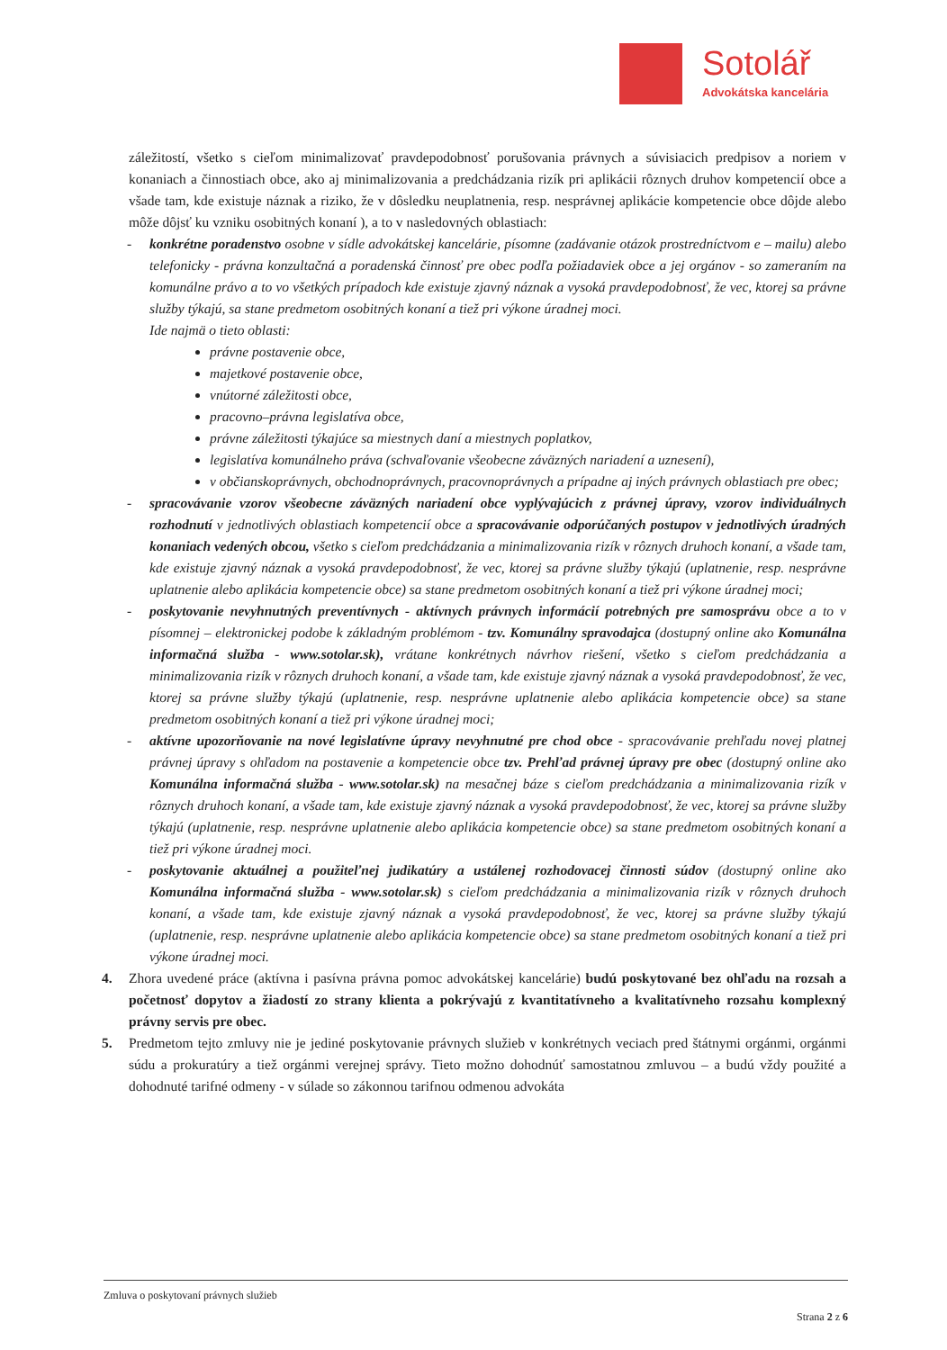Sotolář
Advokátska kancelária
záležitostí, všetko s cieľom minimalizovať pravdepodobnosť porušovania právnych a súvisiacich predpisov a noriem v konaniach a činnostiach obce, ako aj minimalizovania a predchádzania rizík pri aplikácii rôznych druhov kompetencií obce a všade tam, kde existuje náznak a riziko, že v dôsledku neuplatnenia, resp. nesprávnej aplikácie kompetencie obce dôjde alebo môže dôjsť ku vzniku osobitných konaní ), a to v nasledovných oblastiach:
- konkrétne poradenstvo osobne v sídle advokátskej kancelárie, písomne (zadávanie otázok prostredníctvom e – mailu) alebo telefonicky - právna konzultačná a poradenská činnosť pre obec podľa požiadaviek obce a jej orgánov - so zameraním na komunálne právo a to vo všetkých prípadoch kde existuje zjavný náznak a vysoká pravdepodobnosť, že vec, ktorej sa právne služby týkajú, sa stane predmetom osobitných konaní a tiež pri výkone úradnej moci.
Ide najmä o tieto oblasti:
právne postavenie obce,
majetkové postavenie obce,
vnútorné záležitosti obce,
pracovno–právna legislatíva obce,
právne záležitosti týkajúce sa miestnych daní a miestnych poplatkov,
legislatíva komunálneho práva (schvaľovanie všeobecne záväzných nariadení a uznesení),
v občianskoprávnych, obchodnoprávnych, pracovnoprávnych a prípadne aj iných právnych oblastiach pre obec;
- spracovávanie vzorov všeobecne záväzných nariadení obce vyplývajúcich z právnej úpravy, vzorov individuálnych rozhodnutí v jednotlivých oblastiach kompetencií obce a spracovávanie odporúčaných postupov v jednotlivých úradných konaniach vedených obcou, všetko s cieľom predchádzania a minimalizovania rizík v rôznych druhoch konaní, a všade tam, kde existuje zjavný náznak a vysoká pravdepodobnosť, že vec, ktorej sa právne služby týkajú (uplatnenie, resp. nesprávne uplatnenie alebo aplikácia kompetencie obce) sa stane predmetom osobitných konaní a tiež pri výkone úradnej moci;
- poskytovanie nevyhnutných preventívnych - aktívnych právnych informácií potrebných pre samosprávu obce a to v písomnej – elektronickej podobe k základným problémom - tzv. Komunálny spravodajca (dostupný online ako Komunálna informačná služba - www.sotolar.sk), vrátane konkrétnych návrhov riešení, všetko s cieľom predchádzania a minimalizovania rizík v rôznych druhoch konaní, a všade tam, kde existuje zjavný náznak a vysoká pravdepodobnosť, že vec, ktorej sa právne služby týkajú (uplatnenie, resp. nesprávne uplatnenie alebo aplikácia kompetencie obce) sa stane predmetom osobitných konaní a tiež pri výkone úradnej moci;
- aktívne upozorňovanie na nové legislatívne úpravy nevyhnutné pre chod obce - spracovávanie prehľadu novej platnej právnej úpravy s ohľadom na postavenie a kompetencie obce tzv. Prehľad právnej úpravy pre obec (dostupný online ako Komunálna informačná služba - www.sotolar.sk) na mesačnej báze s cieľom predchádzania a minimalizovania rizík v rôznych druhoch konaní, a všade tam, kde existuje zjavný náznak a vysoká pravdepodobnosť, že vec, ktorej sa právne služby týkajú (uplatnenie, resp. nesprávne uplatnenie alebo aplikácia kompetencie obce) sa stane predmetom osobitných konaní a tiež pri výkone úradnej moci.
- poskytovanie aktuálnej a použiteľnej judikatúry a ustálenej rozhodovacej činnosti súdov (dostupný online ako Komunálna informačná služba - www.sotolar.sk) s cieľom predchádzania a minimalizovania rizík v rôznych druhoch konaní, a všade tam, kde existuje zjavný náznak a vysoká pravdepodobnosť, že vec, ktorej sa právne služby týkajú (uplatnenie, resp. nesprávne uplatnenie alebo aplikácia kompetencie obce) sa stane predmetom osobitných konaní a tiež pri výkone úradnej moci.
4. Zhora uvedené práce (aktívna i pasívna právna pomoc advokátskej kancelárie) budú poskytované bez ohľadu na rozsah a početnosť dopytov a žiadostí zo strany klienta a pokrývajú z kvantitatívneho a kvalitatívneho rozsahu komplexný právny servis pre obec.
5. Predmetom tejto zmluvy nie je jediné poskytovanie právnych služieb v konkrétnych veciach pred štátnymi orgánmi, orgánmi súdu a prokuratúry a tiež orgánmi verejnej správy. Tieto možno dohodnúť samostatnou zmluvou – a budú vždy použité a dohodnuté tarifné odmeny - v súlade so zákonnou tarifnou odmenou advokáta
Zmluva o poskytovaní právnych služieb
Strana 2 z 6